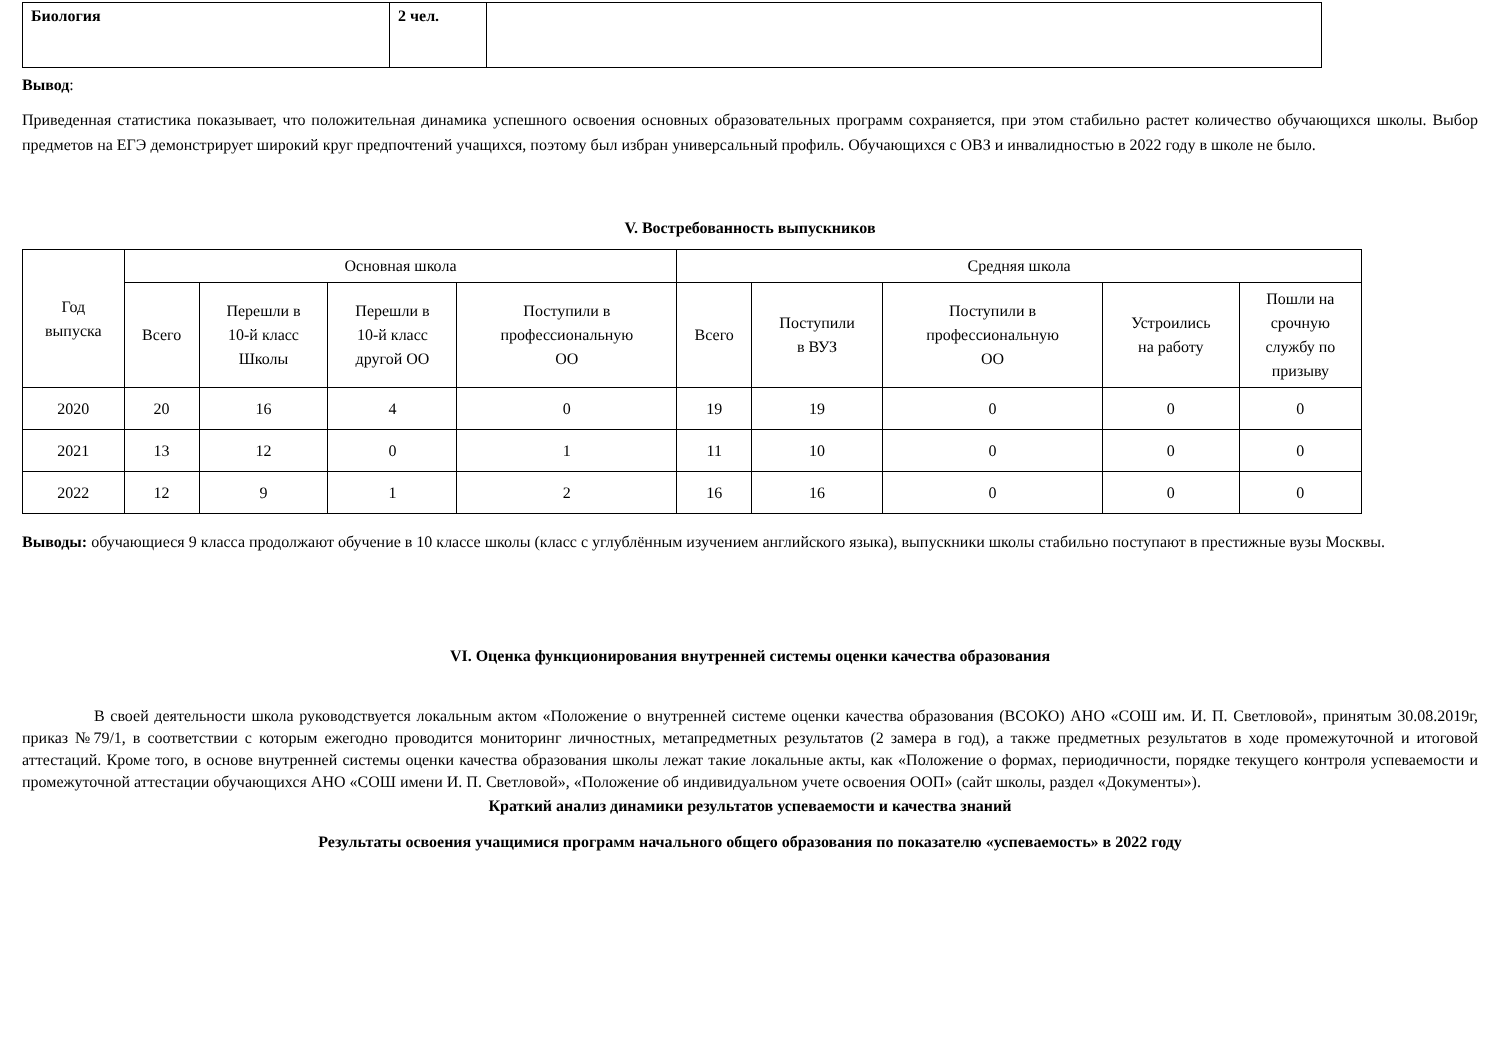| Биология | 2 чел. | |
Вывод:
Приведенная статистика показывает, что положительная динамика успешного освоения основных образовательных программ сохраняется, при этом стабильно растет количество обучающихся школы. Выбор предметов на ЕГЭ демонстрирует широкий круг предпочтений учащихся, поэтому был избран универсальный профиль. Обучающихся с ОВЗ и инвалидностью в 2022 году в школе не было.
V. Востребованность выпускников
| Год выпуска | Основная школа | | | | Средняя школа | | | | |
| --- | --- | --- | --- | --- | --- | --- | --- | --- | --- |
| | Всего | Перешли в 10-й класс Школы | Перешли в 10-й класс другой ОО | Поступили в профессиональную ОО | Всего | Поступили в ВУЗ | Поступили в профессиональную ОО | Устроились на работу | Пошли на срочную службу по призыву |
| 2020 | 20 | 16 | 4 | 0 | 19 | 19 | 0 | 0 | 0 |
| 2021 | 13 | 12 | 0 | 1 | 11 | 10 | 0 | 0 | 0 |
| 2022 | 12 | 9 | 1 | 2 | 16 | 16 | 0 | 0 | 0 |
Выводы: обучающиеся 9 класса продолжают обучение в 10 классе школы (класс с углублённым изучением английского языка), выпускники школы стабильно поступают в престижные вузы Москвы.
VI. Оценка функционирования внутренней системы оценки качества образования
В своей деятельности школа руководствуется локальным актом «Положение о внутренней системе оценки качества образования (ВСОКО) АНО «СОШ им. И. П. Светловой», принятым 30.08.2019г, приказ №79/1, в соответствии с которым ежегодно проводится мониторинг личностных, метапредметных результатов (2 замера в год), а также предметных результатов в ходе промежуточной и итоговой аттестаций. Кроме того, в основе внутренней системы оценки качества образования школы лежат такие локальные акты, как «Положение о формах, периодичности, порядке текущего контроля успеваемости и промежуточной аттестации обучающихся АНО «СОШ имени И. П. Светловой», «Положение об индивидуальном учете освоения ООП» (сайт школы, раздел «Документы»).
Краткий анализ динамики результатов успеваемости и качества знаний
Результаты освоения учащимися программ начального общего образования по показателю «успеваемость» в 2022 году